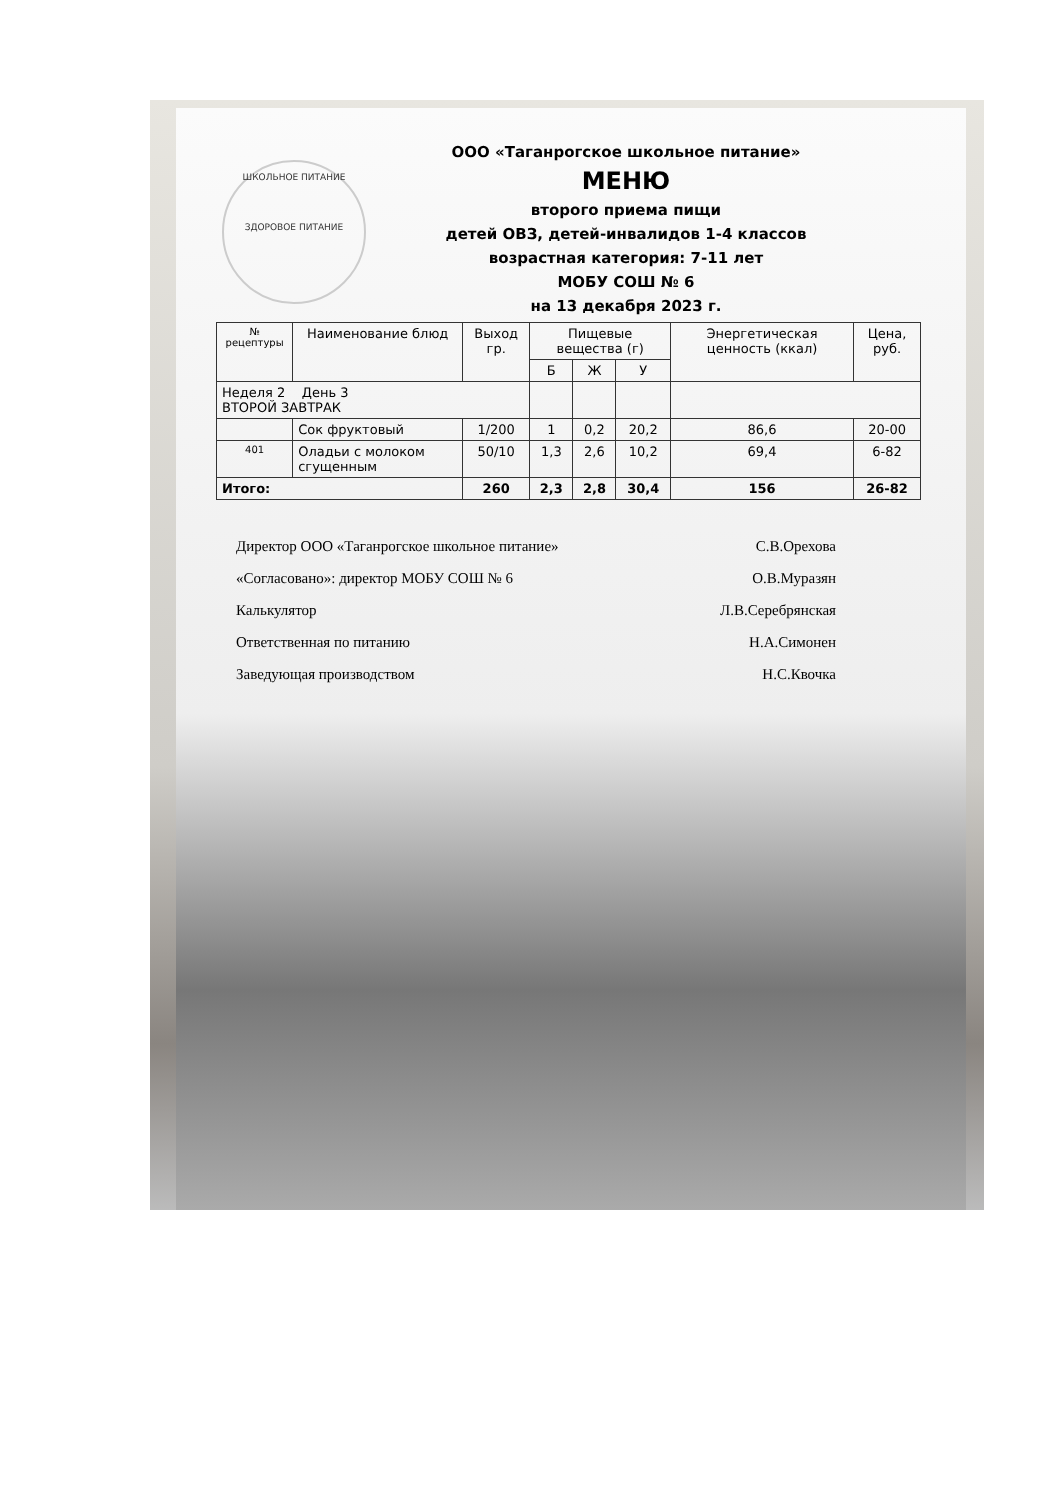ШКОЛЬНОЕ ПИТАНИЕ
ЗДОРОВОЕ ПИТАНИЕ
ООО «Таганрогское школьное питание»
МЕНЮ
второго приема пищи
детей ОВЗ, детей-инвалидов 1-4 классов
возрастная категория: 7-11 лет
МОБУ СОШ № 6
на 13 декабря 2023 г.
| № рецептуры | Наименование блюд | Выход гр. | Пищевые вещества (г) | | | Энергетическая ценность (ккал) | Цена, руб. |
| --- | --- | --- | --- | --- | --- | --- | --- |
| | | | Б | Ж | У | | |
| Неделя 2 День 3 ВТОРОЙ ЗАВТРАК | | | | | | | |
| | Сок фруктовый | 1/200 | 1 | 0,2 | 20,2 | 86,6 | 20-00 |
| 401 | Оладьи с молоком сгущенным | 50/10 | 1,3 | 2,6 | 10,2 | 69,4 | 6-82 |
| Итого: | | 260 | 2,3 | 2,8 | 30,4 | 156 | 26-82 |
Директор ООО «Таганрогское школьное питание» С.В.Орехова
«Согласовано»: директор МОБУ СОШ № 6 О.В.Муразян
Калькулятор Л.В.Серебрянская
Ответственная по питанию Н.А.Симонен
Заведующая производством Н.С.Квочка